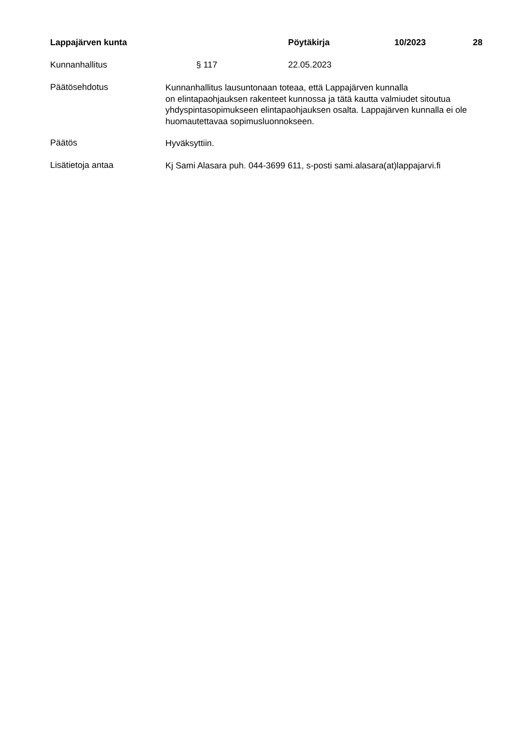Lappajärven kunta Pöytäkirja 10/2023 28
Kunnanhallitus § 117 22.05.2023
Päätösehdotus
Kunnanhallitus lausuntonaan toteaa, että Lappajärven kunnalla
on elintapaohjauksen rakenteet kunnossa ja tätä kautta valmiudet sitoutua yhdyspintasopimukseen elintapaohjauksen osalta. Lappajärven kunnalla ei ole huomautettavaa sopimusluonnokseen.
Päätös
Hyväksyttiin.
Lisätietoja antaa
Kj Sami Alasara puh. 044-3699 611, s-posti sami.alasara(at)lappajarvi.fi